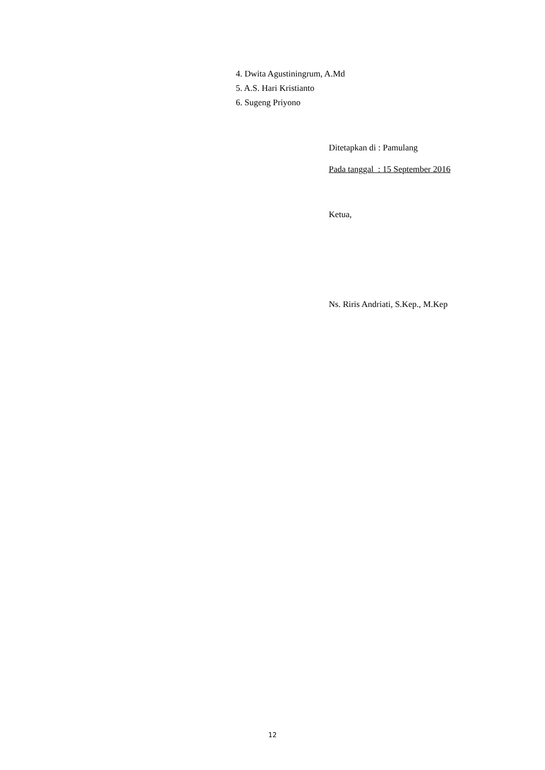4. Dwita Agustiningrum, A.Md
5. A.S. Hari Kristianto
6. Sugeng Priyono
Ditetapkan di : Pamulang
Pada tanggal : 15 September 2016
Ketua,
Ns. Riris Andriati, S.Kep., M.Kep
12